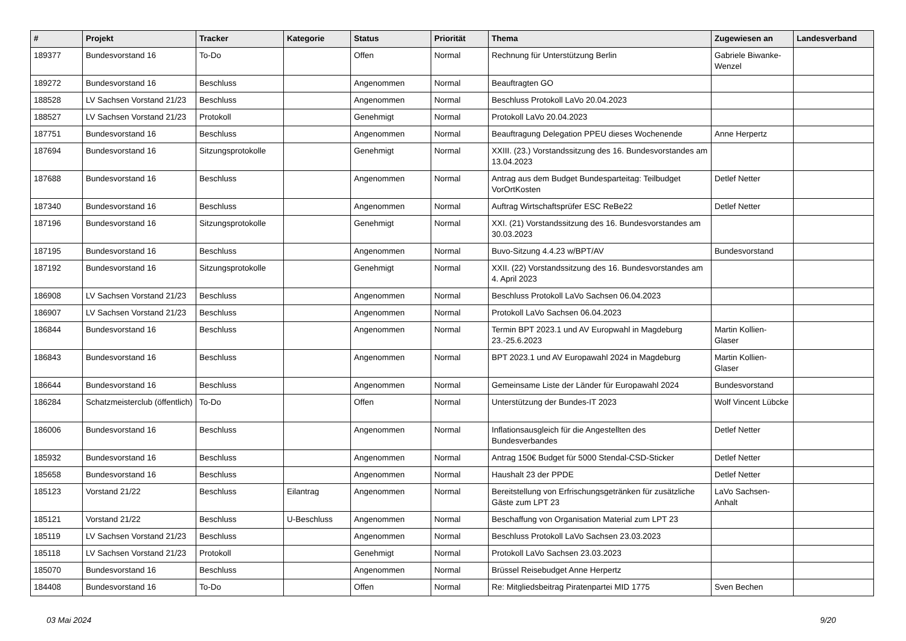| # | Projekt | Tracker | Kategorie | Status | Priorität | Thema | Zugewiesen an | Landesverband |
| --- | --- | --- | --- | --- | --- | --- | --- | --- |
| 189377 | Bundesvorstand 16 | To-Do | | Offen | Normal | Rechnung für Unterstützung Berlin | Gabriele Biwanke-Wenzel | |
| 189272 | Bundesvorstand 16 | Beschluss | | Angenommen | Normal | Beauftragten GO | | |
| 188528 | LV Sachsen Vorstand 21/23 | Beschluss | | Angenommen | Normal | Beschluss Protokoll LaVo 20.04.2023 | | |
| 188527 | LV Sachsen Vorstand 21/23 | Protokoll | | Genehmigt | Normal | Protokoll LaVo 20.04.2023 | | |
| 187751 | Bundesvorstand 16 | Beschluss | | Angenommen | Normal | Beauftragung Delegation PPEU dieses Wochenende | Anne Herpertz | |
| 187694 | Bundesvorstand 16 | Sitzungsprotokolle | | Genehmigt | Normal | XXIII. (23.) Vorstandssitzung des 16. Bundesvorstandes am 13.04.2023 | | |
| 187688 | Bundesvorstand 16 | Beschluss | | Angenommen | Normal | Antrag aus dem Budget Bundesparteitag: Teilbudget VorOrtKosten | Detlef Netter | |
| 187340 | Bundesvorstand 16 | Beschluss | | Angenommen | Normal | Auftrag Wirtschaftsprüfer ESC ReBe22 | Detlef Netter | |
| 187196 | Bundesvorstand 16 | Sitzungsprotokolle | | Genehmigt | Normal | XXI. (21) Vorstandssitzung des 16. Bundesvorstandes am 30.03.2023 | | |
| 187195 | Bundesvorstand 16 | Beschluss | | Angenommen | Normal | Buvo-Sitzung 4.4.23 w/BPT/AV | Bundesvorstand | |
| 187192 | Bundesvorstand 16 | Sitzungsprotokolle | | Genehmigt | Normal | XXII. (22) Vorstandssitzung des 16. Bundesvorstandes am 4. April 2023 | | |
| 186908 | LV Sachsen Vorstand 21/23 | Beschluss | | Angenommen | Normal | Beschluss Protokoll LaVo Sachsen 06.04.2023 | | |
| 186907 | LV Sachsen Vorstand 21/23 | Beschluss | | Angenommen | Normal | Protokoll LaVo Sachsen 06.04.2023 | | |
| 186844 | Bundesvorstand 16 | Beschluss | | Angenommen | Normal | Termin BPT 2023.1 und AV Europwahl in Magdeburg 23.-25.6.2023 | Martin Kollien-Glaser | |
| 186843 | Bundesvorstand 16 | Beschluss | | Angenommen | Normal | BPT 2023.1 und AV Europawahl 2024 in Magdeburg | Martin Kollien-Glaser | |
| 186644 | Bundesvorstand 16 | Beschluss | | Angenommen | Normal | Gemeinsame Liste der Länder für Europawahl 2024 | Bundesvorstand | |
| 186284 | Schatzmeisterclub (öffentlich) | To-Do | | Offen | Normal | Unterstützung der Bundes-IT 2023 | Wolf Vincent Lübcke | |
| 186006 | Bundesvorstand 16 | Beschluss | | Angenommen | Normal | Inflationsausgleich für die Angestellten des Bundesverbandes | Detlef Netter | |
| 185932 | Bundesvorstand 16 | Beschluss | | Angenommen | Normal | Antrag 150€ Budget für 5000 Stendal-CSD-Sticker | Detlef Netter | |
| 185658 | Bundesvorstand 16 | Beschluss | | Angenommen | Normal | Haushalt 23 der PPDE | Detlef Netter | |
| 185123 | Vorstand 21/22 | Beschluss | Eilantrag | Angenommen | Normal | Bereitstellung von Erfrischungsgetränken für zusätzliche Gäste zum LPT 23 | LaVo Sachsen-Anhalt | |
| 185121 | Vorstand 21/22 | Beschluss | U-Beschluss | Angenommen | Normal | Beschaffung von Organisation Material zum LPT 23 | | |
| 185119 | LV Sachsen Vorstand 21/23 | Beschluss | | Angenommen | Normal | Beschluss Protokoll LaVo Sachsen 23.03.2023 | | |
| 185118 | LV Sachsen Vorstand 21/23 | Protokoll | | Genehmigt | Normal | Protokoll LaVo Sachsen 23.03.2023 | | |
| 185070 | Bundesvorstand 16 | Beschluss | | Angenommen | Normal | Brüssel Reisebudget Anne Herpertz | | |
| 184408 | Bundesvorstand 16 | To-Do | | Offen | Normal | Re: Mitgliedsbeitrag Piratenpartei MID 1775 | Sven Bechen | |
03 Mai 2024 9/20